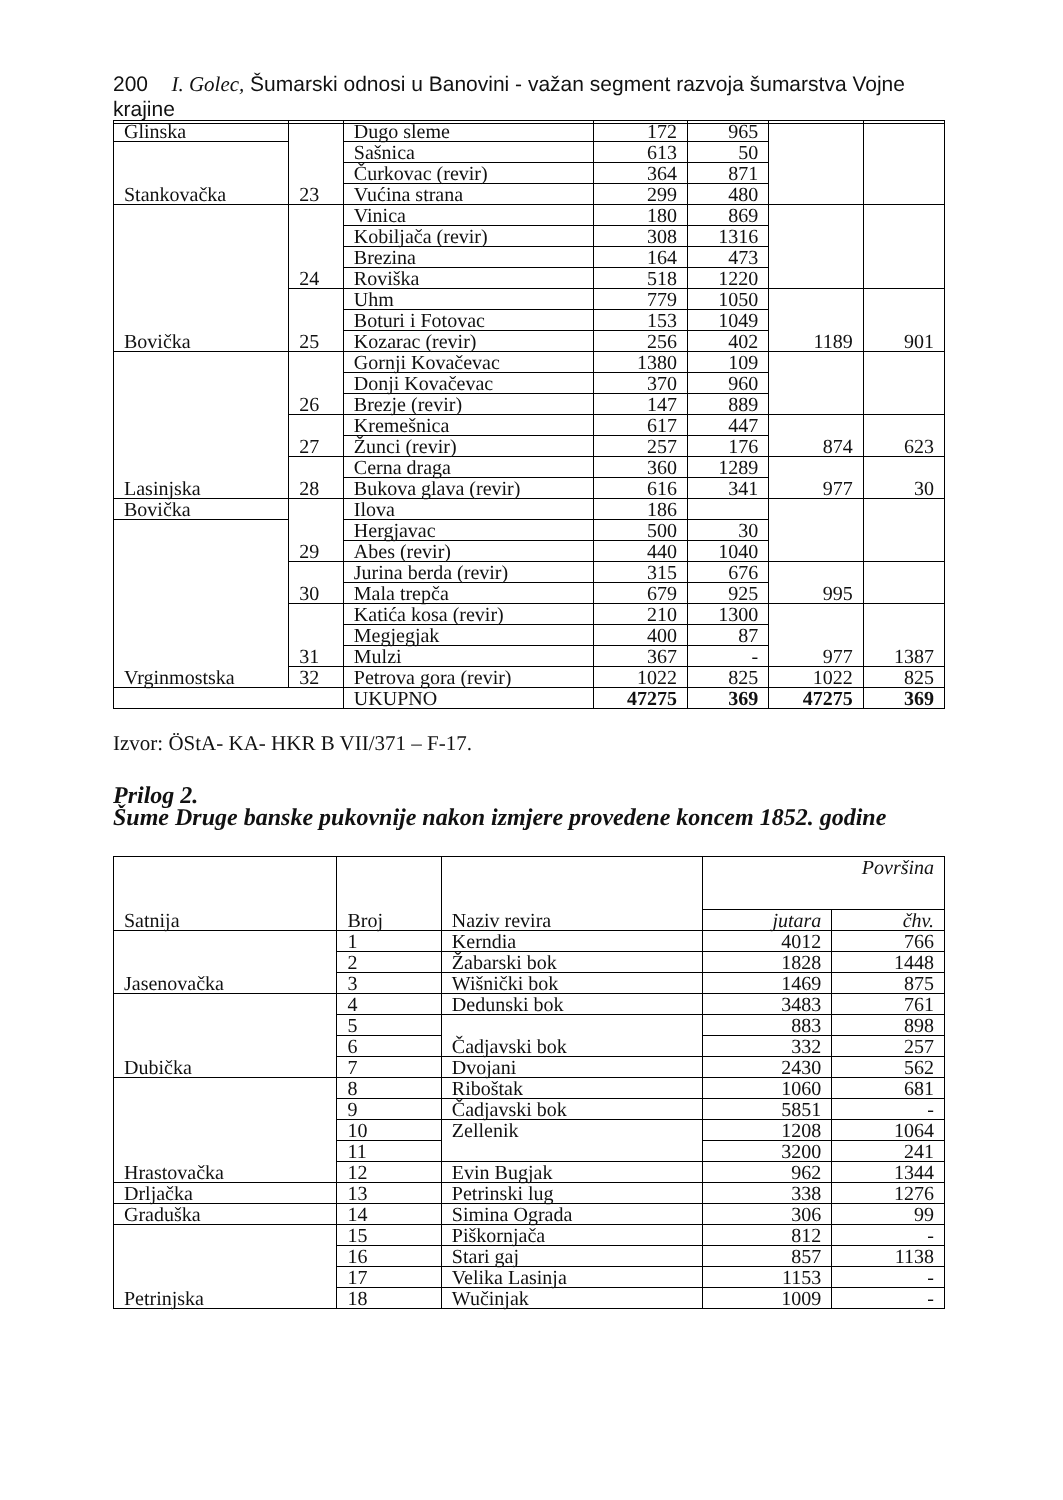200 I. Golec, Šumarski odnosi u Banovini - važan segment razvoja šumarstva Vojne krajine
| Glinska | 23 | Dugo sleme | 172 | 965 | | |
| Stankovačka | | Sašnica | 613 | 50 | | |
| | | Čurkovac (revir) | 364 | 871 | | |
| | | Vućina strana | 299 | 480 | | |
| Bovička | 24 | Vinica | 180 | 869 | | |
| | | Kobiljača (revir) | 308 | 1316 | | |
| | | Brezina | 164 | 473 | | |
| | | Roviška | 518 | 1220 | | |
| | 25 | Uhm | 779 | 1050 | 1189 | 901 |
| | | Boturi i Fotovac | 153 | 1049 | | |
| | | Kozarac (revir) | 256 | 402 | | |
| Lasinjska | 26 | Gornji Kovačevac | 1380 | 109 | | |
| | | Donji Kovačevac | 370 | 960 | | |
| | | Brezje (revir) | 147 | 889 | | |
| | 27 | Kremešnica | 617 | 447 | 874 | 623 |
| | | Žunci (revir) | 257 | 176 | | |
| | 28 | Cerna draga | 360 | 1289 | 977 | 30 |
| | | Bukova glava (revir) | 616 | 341 | | |
| Bovička | 29 | Ilova | 186 | | | |
| Vrginmostska | | Hergjavac | 500 | 30 | | |
| | | Abes (revir) | 440 | 1040 | | |
| | 30 | Jurina berda (revir) | 315 | 676 | 995 | |
| | | Mala trepča | 679 | 925 | | |
| | 31 | Katića kosa (revir) | 210 | 1300 | 977 | 1387 |
| | | Megjegjak | 400 | 87 | | |
| | | Mulzi | 367 | - | | |
| | 32 | Petrova gora (revir) | 1022 | 825 | 1022 | 825 |
| | | UKUPNO | 47275 | 369 | 47275 | 369 |
Izvor: ÖStA- KA- HKR B VII/371 – F-17.
Prilog 2.
Šume Druge banske pukovnije nakon izmjere provedene koncem 1852. godine
| Satnija | Broj | Naziv revira | Površina | |
| --- | --- | --- | --- | --- |
| | | | jutara | čhv. |
| Jasenovačka | 1 | Kerndia | 4012 | 766 |
| | 2 | Žabarski bok | 1828 | 1448 |
| | 3 | Wišnički bok | 1469 | 875 |
| Dubička | 4 | Dedunski bok | 3483 | 761 |
| | 5 | Čadjavski bok | 883 | 898 |
| | 6 | | 332 | 257 |
| | 7 | Dvojani | 2430 | 562 |
| Hrastovačka | 8 | Riboštak | 1060 | 681 |
| | 9 | Čadjavski bok | 5851 | - |
| | 10 | Zellenik | 1208 | 1064 |
| | 11 | | 3200 | 241 |
| | 12 | Evin Bugjak | 962 | 1344 |
| Drljačka | 13 | Petrinski lug | 338 | 1276 |
| Graduška | 14 | Simina Ograda | 306 | 99 |
| Petrinjska | 15 | Piškornjača | 812 | - |
| | 16 | Stari gaj | 857 | 1138 |
| | 17 | Velika Lasinja | 1153 | - |
| | 18 | Wučinjak | 1009 | - |